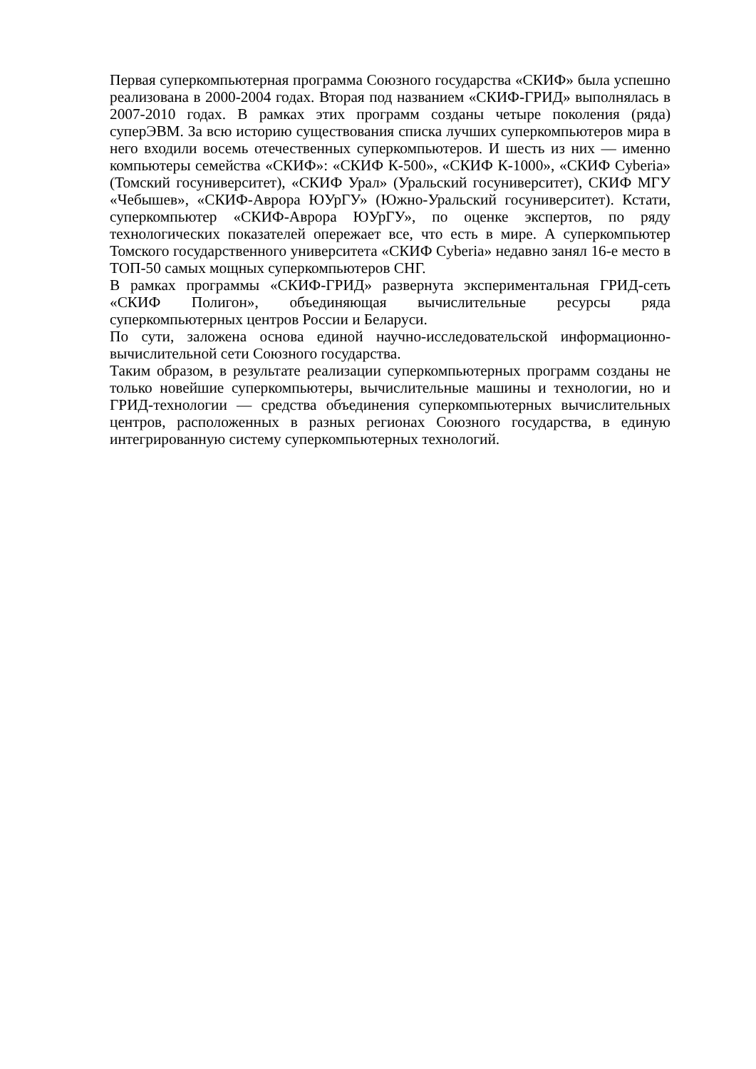Первая суперкомпьютерная программа Союзного государства «СКИФ» была успешно реализована в 2000-2004 годах. Вторая под названием «СКИФ-ГРИД» выполнялась в 2007-2010 годах. В рамках этих программ созданы четыре поколения (ряда) суперЭВМ. За всю историю существования списка лучших суперкомпьютеров мира в него входили восемь отечественных суперкомпьютеров. И шесть из них — именно компьютеры семейства «СКИФ»: «СКИФ К-500», «СКИФ К-1000», «СКИФ Cyberia» (Томский госуниверситет), «СКИФ Урал» (Уральский госуниверситет), СКИФ МГУ «Чебышев», «СКИФ-Аврора ЮУрГУ» (Южно-Уральский госуниверситет). Кстати, суперкомпьютер «СКИФ-Аврора ЮУрГУ», по оценке экспертов, по ряду технологических показателей опережает все, что есть в мире. А суперкомпьютер Томского государственного университета «СКИФ Cyberia» недавно занял 16-е место в ТОП-50 самых мощных суперкомпьютеров СНГ.
В рамках программы «СКИФ-ГРИД» развернута экспериментальная ГРИД-сеть «СКИФ Полигон», объединяющая вычислительные ресурсы ряда суперкомпьютерных центров России и Беларуси.
По сути, заложена основа единой научно-исследовательской информационно-вычислительной сети Союзного государства.
Таким образом, в результате реализации суперкомпьютерных программ созданы не только новейшие суперкомпьютеры, вычислительные машины и технологии, но и ГРИД-технологии — средства объединения суперкомпьютерных вычислительных центров, расположенных в разных регионах Союзного государства, в единую интегрированную систему суперкомпьютерных технологий.